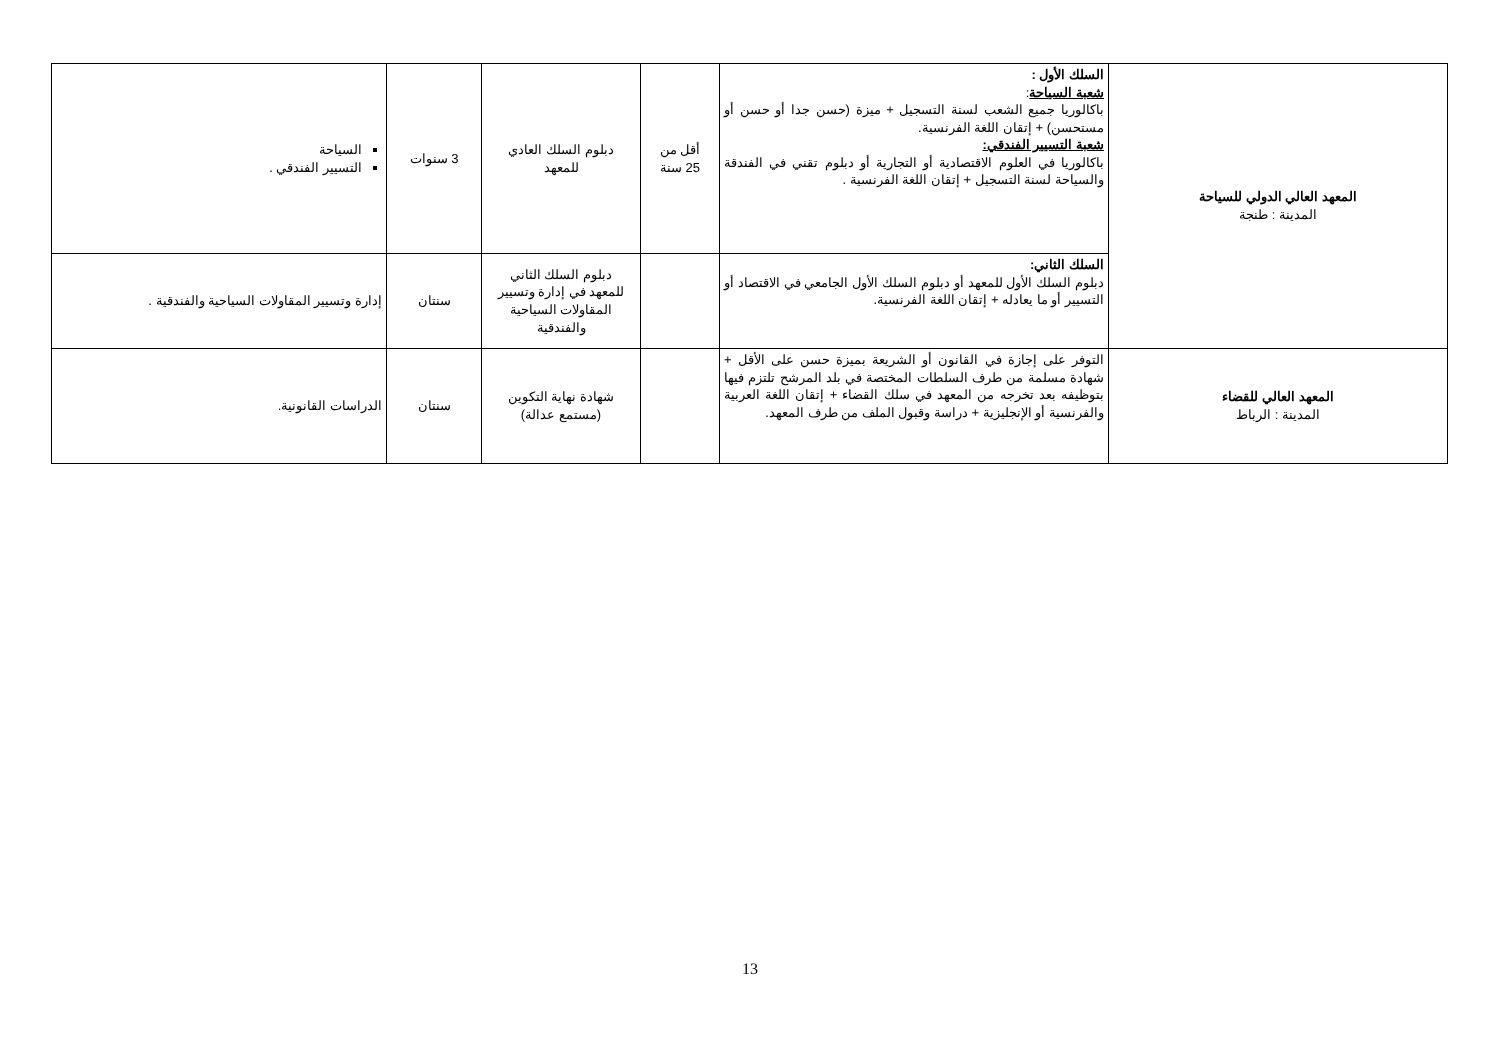| المعهد العالي الدولي للسياحة المدينة : طنجة | السلك الأول : شعبة السياحة : باكالوريا جميع الشعب لسنة التسجيل + ميزة (حسن جدا أو حسن أو مستحسن) + إتقان اللغة الفرنسية. شعبة التسيير الفندقي: باكالوريا في العلوم الاقتصادية أو التجارية أو دبلوم تقني في الفندقة والسياحة لسنة التسجيل + إتقان اللغة الفرنسية . | أقل من 25 سنة | دبلوم السلك العادي للمعهد | 3 سنوات | السياحة التسيير الفندقي . |
| | السلك الثاني: دبلوم السلك الأول للمعهد أو دبلوم السلك الأول الجامعي في الاقتصاد أو التسيير أو ما يعادله + إتقان اللغة الفرنسية. | | دبلوم السلك الثاني للمعهد في إدارة وتسيير المقاولات السياحية والفندقية | سنتان | إدارة وتسيير المقاولات السياحية والفندقية . |
| المعهد العالي للقضاء المدينة : الرباط | التوفر على إجازة في القانون أو الشريعة بميزة حسن على الأقل + شهادة مسلمة من طرف السلطات المختصة في بلد المرشح تلتزم فيها بتوظيفه بعد تخرجه من المعهد في سلك القضاء + إتقان اللغة العربية والفرنسية أو الإنجليزية + دراسة وقبول الملف من طرف المعهد. | | شهادة نهاية التكوين (مستمع عدالة) | سنتان | الدراسات القانونية. |
13